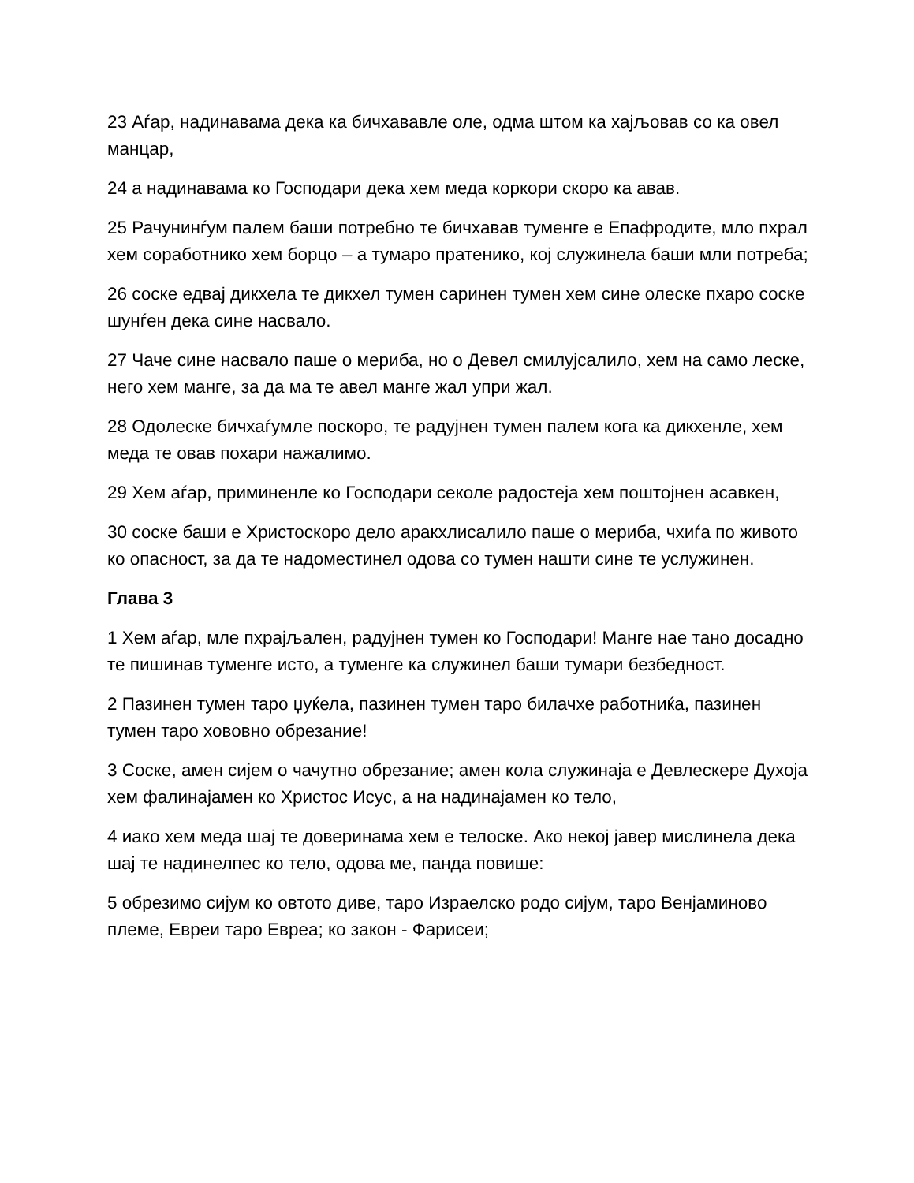23 Аѓар, надинавама дека ка бичхававле оле, одма штом ка хајљовав со ка овел манцар,
24 а надинавама ко Господари дека хем меда коркори скоро ка авав.
25 Рачунинѓум палем баши потребно те бичхавав туменге е Епафродите, мло пхрал хем соработнико хем борцо – а тумаро пратенико, кој служинела баши мли потреба;
26 соске едвај дикхела те дикхел тумен саринен тумен хем сине олеске пхаро соске шунѓен дека сине насвало.
27 Чаче сине насвало паше о мериба, но о Девел смилујсалило, хем на само леске, него хем манге, за да ма те авел манге жал упри жал.
28 Одолеске бичхаѓумле поскоро, те радујнен тумен палем кога ка дикхенле, хем меда те овав похари нажалимо.
29 Хем аѓар, приминенле ко Господари секоле радостеја хем поштојнен асавкен,
30 соске баши е Христоскоро дело аракхлисалило паше о мериба, чхиѓа по живото ко опасност, за да те надоместинел одова со тумен нашти сине те услужинен.
Глава 3
1 Хем аѓар, мле пхрајљален, радујнен тумен ко Господари! Манге нае тано досадно те пишинав туменге исто, а туменге ка служинел баши тумари безбедност.
2 Пазинен тумен таро џуќела, пазинен тумен таро билачхе работниќа, пазинен тумен таро хововно обрезание!
3 Соске, амен сијем о чачутно обрезание; амен кола служинаја е Девлескере Духоја хем фалинајамен ко Христос Исус, а на надинајамен ко тело,
4 иако хем меда шај те доверинама хем е телоске. Ако некој јавер мислинела дека шај те надинелпес ко тело, одова ме, панда повише:
5 обрезимо сијум ко овтото диве, таро Израелско родо сијум, таро Венјаминово племе, Евреи таро Евреа; ко закон - Фарисеи;